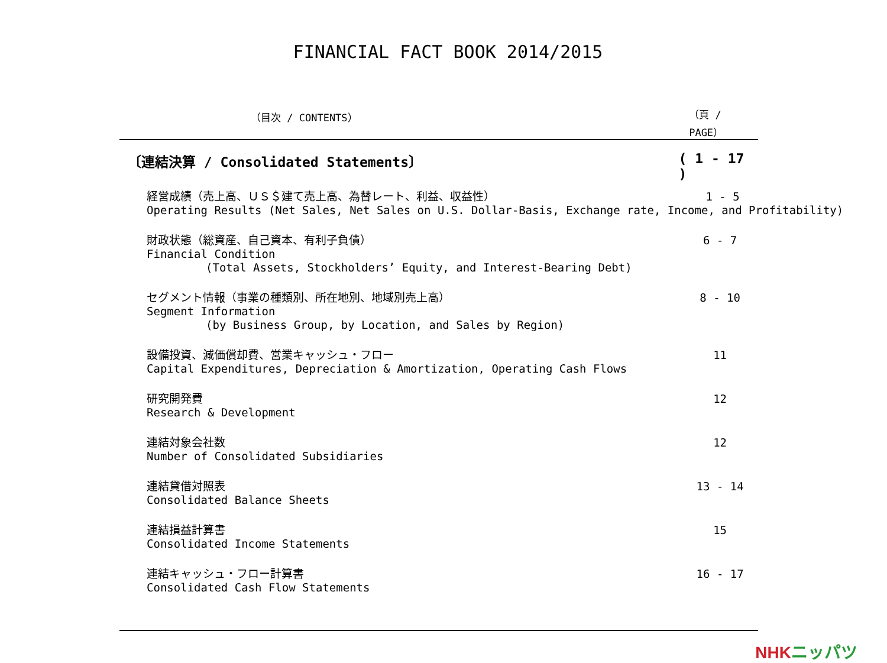FINANCIAL FACT BOOK 2014/2015
（目次 / CONTENTS） （頁 / PAGE）
〔連結決算 / Consolidated Statements〕 ( 1 - 17 )
経営成績（売上高、ＵＳ＄建て売上高、為替レート、利益、収益性）
Operating Results (Net Sales, Net Sales on U.S. Dollar-Basis, Exchange rate, Income, and Profitability)
1 - 5
財政状態（総資産、自己資本、有利子負債）
Financial Condition
(Total Assets, Stockholders’ Equity, and Interest-Bearing Debt)
6 - 7
セグメント情報（事業の種類別、所在地別、地域別売上高）
Segment Information
(by Business Group, by Location, and Sales by Region)
8 - 10
設備投資、減価償却費、営業キャッシュ・フロー
Capital Expenditures, Depreciation & Amortization, Operating Cash Flows
11
研究開発費
Research & Development
12
連結対象会社数
Number of Consolidated Subsidiaries
12
連結貸借対照表
Consolidated Balance Sheets
13 - 14
連結損益計算書
Consolidated Income Statements
15
連結キャッシュ・フロー計算書
Consolidated Cash Flow Statements
16 - 17
NHKニッパツ